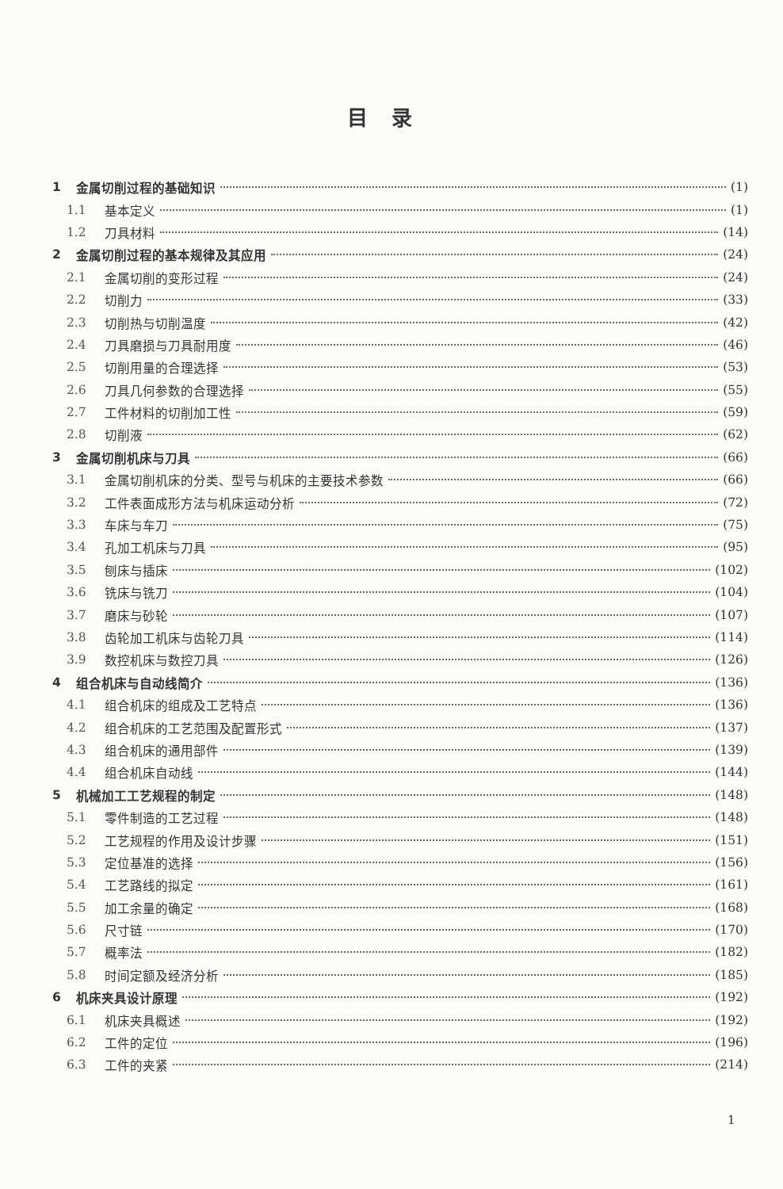目录
1 金属切削过程的基础知识 (1)
1.1 基本定义 (1)
1.2 刀具材料 (14)
2 金属切削过程的基本规律及其应用 (24)
2.1 金属切削的变形过程 (24)
2.2 切削力 (33)
2.3 切削热与切削温度 (42)
2.4 刀具磨损与刀具耐用度 (46)
2.5 切削用量的合理选择 (53)
2.6 刀具几何参数的合理选择 (55)
2.7 工件材料的切削加工性 (59)
2.8 切削液 (62)
3 金属切削机床与刀具 (66)
3.1 金属切削机床的分类、型号与机床的主要技术参数 (66)
3.2 工件表面成形方法与机床运动分析 (72)
3.3 车床与车刀 (75)
3.4 孔加工机床与刀具 (95)
3.5 刨床与插床 (102)
3.6 铣床与铣刀 (104)
3.7 磨床与砂轮 (107)
3.8 齿轮加工机床与齿轮刀具 (114)
3.9 数控机床与数控刀具 (126)
4 组合机床与自动线简介 (136)
4.1 组合机床的组成及工艺特点 (136)
4.2 组合机床的工艺范围及配置形式 (137)
4.3 组合机床的通用部件 (139)
4.4 组合机床自动线 (144)
5 机械加工工艺规程的制定 (148)
5.1 零件制造的工艺过程 (148)
5.2 工艺规程的作用及设计步骤 (151)
5.3 定位基准的选择 (156)
5.4 工艺路线的拟定 (161)
5.5 加工余量的确定 (168)
5.6 尺寸链 (170)
5.7 概率法 (182)
5.8 时间定额及经济分析 (185)
6 机床夹具设计原理 (192)
6.1 机床夹具概述 (192)
6.2 工件的定位 (196)
6.3 工件的夹紧 (214)
1